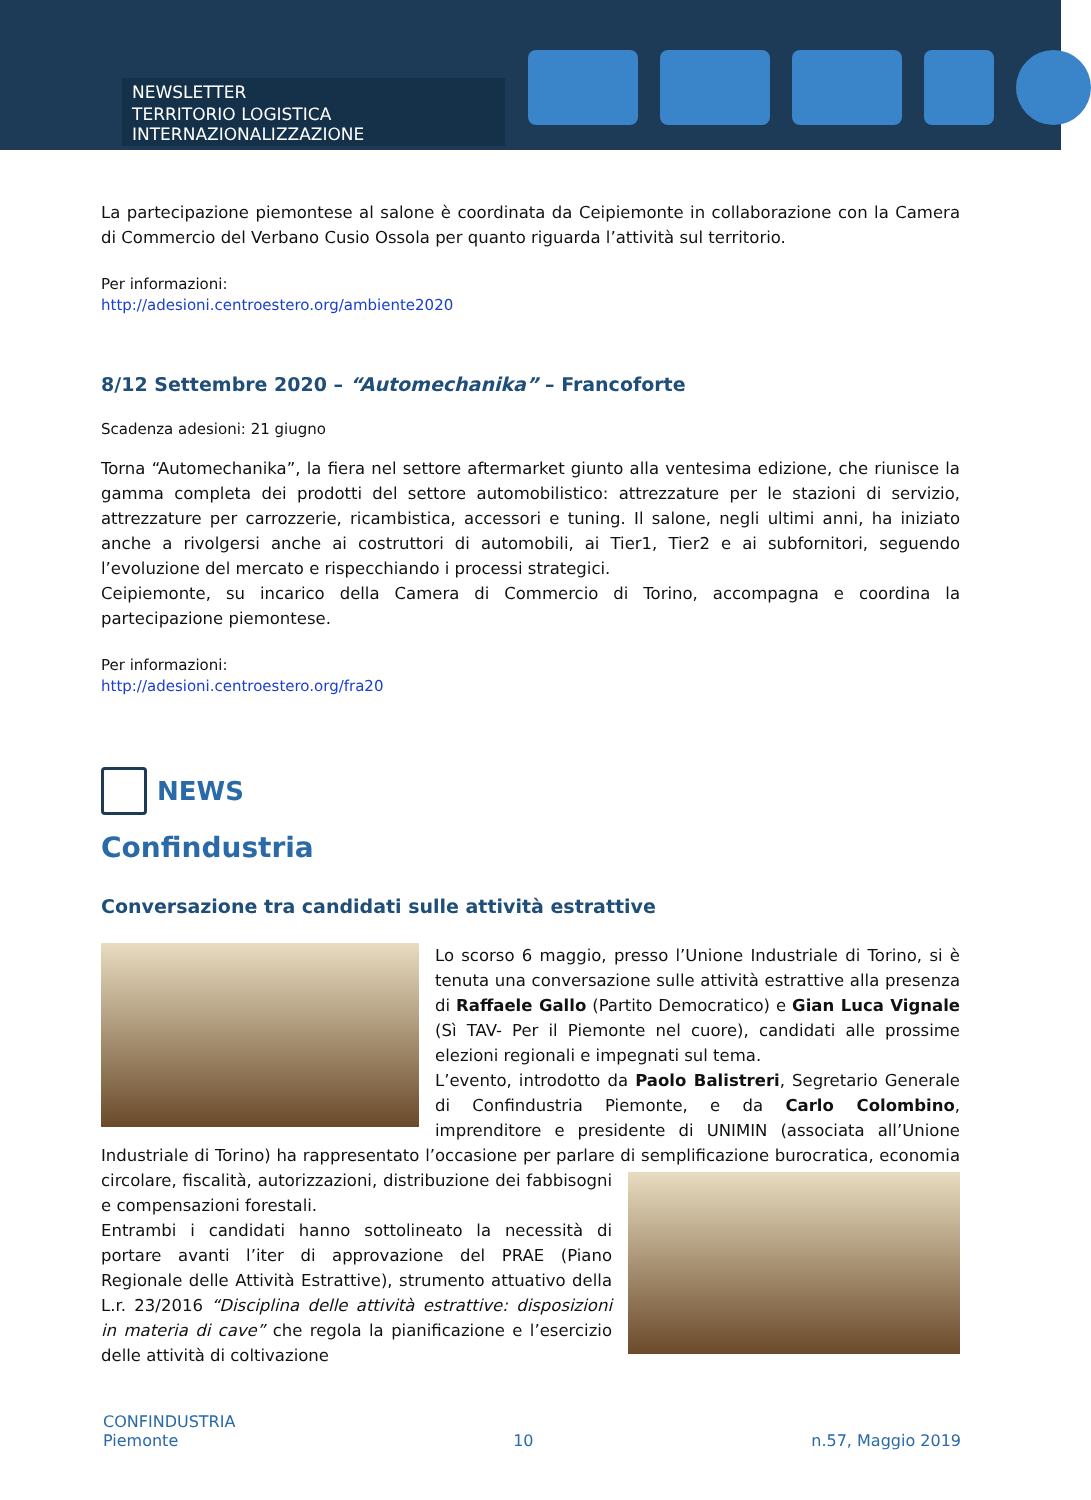NEWSLETTER
TERRITORIO LOGISTICA INTERNAZIONALIZZAZIONE
La partecipazione piemontese al salone è coordinata da Ceipiemonte in collaborazione con la Camera di Commercio del Verbano Cusio Ossola per quanto riguarda l’attività sul territorio.
Per informazioni:
http://adesioni.centroestero.org/ambiente2020
8/12 Settembre 2020 – “Automechanika” – Francoforte
Scadenza adesioni: 21 giugno
Torna “Automechanika”, la fiera nel settore aftermarket giunto alla ventesima edizione, che riunisce la gamma completa dei prodotti del settore automobilistico: attrezzature per le stazioni di servizio, attrezzature per carrozzerie, ricambistica, accessori e tuning. Il salone, negli ultimi anni, ha iniziato anche a rivolgersi anche ai costruttori di automobili, ai Tier1, Tier2 e ai subfornitori, seguendo l’evoluzione del mercato e rispecchiando i processi strategici.
Ceipiemonte, su incarico della Camera di Commercio di Torino, accompagna e coordina la partecipazione piemontese.
Per informazioni:
http://adesioni.centroestero.org/fra20
NEWS
Confindustria
Conversazione tra candidati sulle attività estrattive
Lo scorso 6 maggio, presso l’Unione Industriale di Torino, si è tenuta una conversazione sulle attività estrattive alla presenza di Raffaele Gallo (Partito Democratico) e Gian Luca Vignale (Sì TAV- Per il Piemonte nel cuore), candidati alle prossime elezioni regionali e impegnati sul tema.
L’evento, introdotto da Paolo Balistreri, Segretario Generale di Confindustria Piemonte, e da Carlo Colombino, imprenditore e presidente di UNIMIN (associata all’Unione Industriale di Torino) ha rappresentato l’occasione per parlare di semplificazione burocratica, economia circolare, fiscalità, autorizzazioni, distribuzione dei fabbisogni e compensazioni forestali.
Entrambi i candidati hanno sottolineato la necessità di portare avanti l’iter di approvazione del PRAE (Piano Regionale delle Attività Estrattive), strumento attuativo della L.r. 23/2016 “Disciplina delle attività estrattive: disposizioni in materia di cave” che regola la pianificazione e l’esercizio delle attività di coltivazione
CONFINDUSTRIA
Piemonte
10
n.57, Maggio 2019